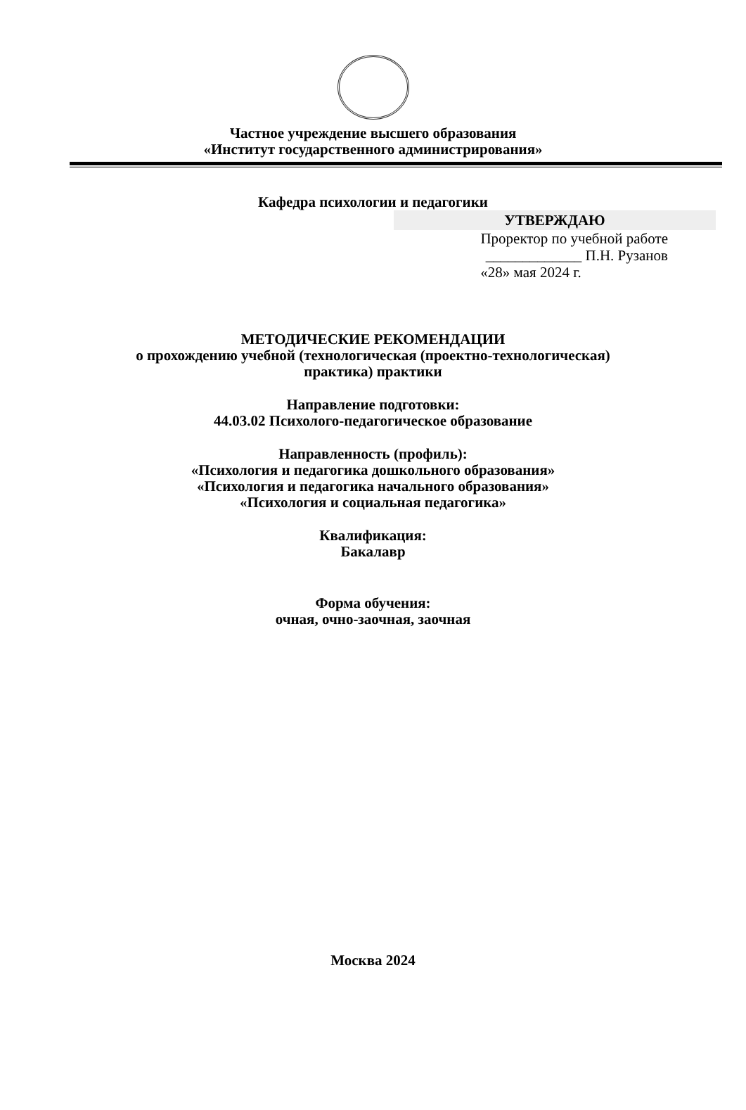Частное учреждение высшего образования
«Институт государственного администрирования»
Кафедра психологии и педагогики
УТВЕРЖДАЮ
Проректор по учебной работе
_____________ П.Н. Рузанов
«28» мая 2024 г.
МЕТОДИЧЕСКИЕ РЕКОМЕНДАЦИИ
о прохождению учебной (технологическая (проектно-технологическая)
практика) практики
Направление подготовки:
44.03.02 Психолого-педагогическое образование
Направленность (профиль):
«Психология и педагогика дошкольного образования»
«Психология и педагогика начального образования»
«Психология и социальная педагогика»
Квалификация:
Бакалавр
Форма обучения:
очная, очно-заочная, заочная
Москва 2024